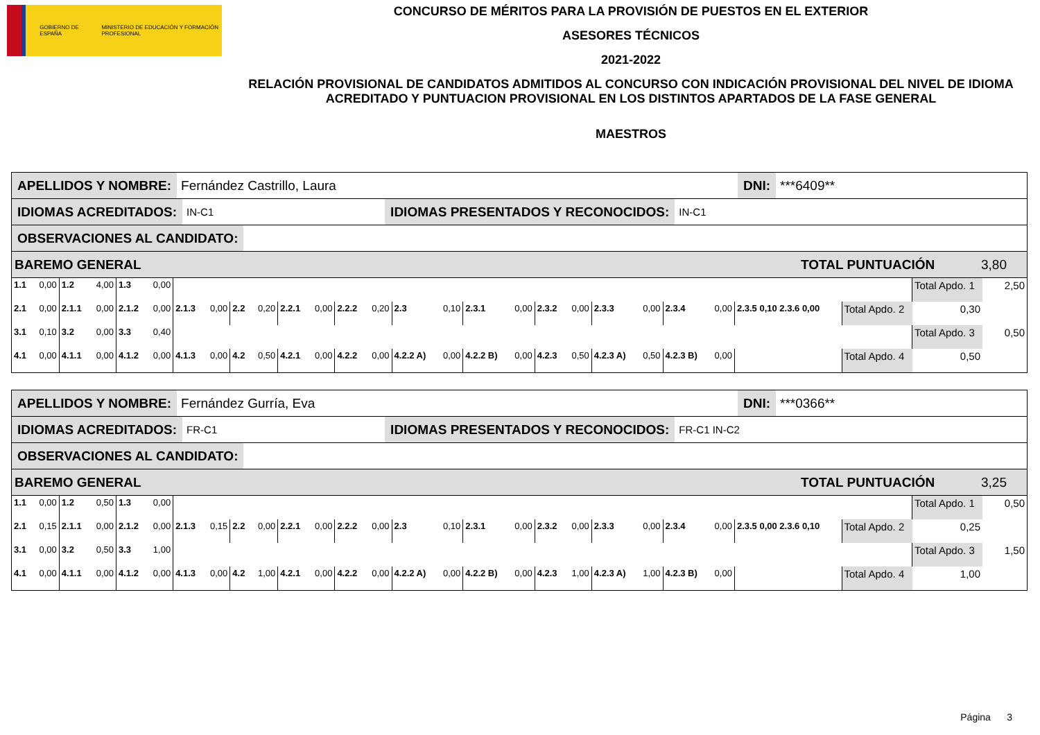GOBIERNO DE ESPAÑA MINISTERIO DE EDUCACIÓN Y FORMACIÓN PROFESIONAL
CONCURSO DE MÉRITOS PARA LA PROVISIÓN DE PUESTOS EN EL EXTERIOR
ASESORES TÉCNICOS
2021-2022
RELACIÓN PROVISIONAL DE CANDIDATOS ADMITIDOS AL CONCURSO CON INDICACIÓN PROVISIONAL DEL NIVEL DE IDIOMA ACREDITADO Y PUNTUACION PROVISIONAL EN LOS DISTINTOS APARTADOS DE LA FASE GENERAL
MAESTROS
APELLIDOS Y NOMBRE: Fernández Castrillo, Laura DNI: ***6409**
IDIOMAS ACREDITADOS: IN-C1 IDIOMAS PRESENTADOS Y RECONOCIDOS: IN-C1
OBSERVACIONES AL CANDIDATO:
BAREMO GENERAL TOTAL PUNTUACIÓN 3,80
| 1.1 | 0,00 | 1.2 | 4,00 | 1.3 | 0,00 | | | | | | | | | | | | | | | | | | | | | Total Apdo. 1 | 2,50 |
| 2.1 | 0,00 | 2.1.1 | 0,00 | 2.1.2 | 0,00 | 2.1.3 | 0,00 | 2.2 | 0,20 | 2.2.1 | 0,00 | 2.2.2 | 0,20 | 2.3 | 0,10 | 2.3.1 | 0,00 | 2.3.2 | 0,00 | 2.3.3 | 0,00 | 2.3.4 | 0,00 | 2.3.5 0,10 2.3.6 0,00 | Total Apdo. 2 | 0,30 | |
| 3.1 | 0,10 | 3.2 | 0,00 | 3.3 | 0,40 | | | | | | | | | | | | | | | | | | | | | Total Apdo. 3 | 0,50 |
| 4.1 | 0,00 | 4.1.1 | 0,00 | 4.1.2 | 0,00 | 4.1.3 | 0,00 | 4.2 | 0,50 | 4.2.1 | 0,00 | 4.2.2 | 0,00 | 4.2.2 A) | 0,00 | 4.2.2 B) | 0,00 | 4.2.3 | 0,50 | 4.2.3 A) | 0,50 | 4.2.3 B) | 0,00 | | Total Apdo. 4 | 0,50 | |
APELLIDOS Y NOMBRE: Fernández Gurría, Eva DNI: ***0366**
IDIOMAS ACREDITADOS: FR-C1 IDIOMAS PRESENTADOS Y RECONOCIDOS: FR-C1 IN-C2
OBSERVACIONES AL CANDIDATO:
BAREMO GENERAL TOTAL PUNTUACIÓN 3,25
| 1.1 | 0,00 | 1.2 | 0,50 | 1.3 | 0,00 | | | | | | | | | | | | | | | | | | | | | Total Apdo. 1 | 0,50 |
| 2.1 | 0,15 | 2.1.1 | 0,00 | 2.1.2 | 0,00 | 2.1.3 | 0,15 | 2.2 | 0,00 | 2.2.1 | 0,00 | 2.2.2 | 0,00 | 2.3 | 0,10 | 2.3.1 | 0,00 | 2.3.2 | 0,00 | 2.3.3 | 0,00 | 2.3.4 | 0,00 | 2.3.5 0,00 2.3.6 0,10 | Total Apdo. 2 | 0,25 | |
| 3.1 | 0,00 | 3.2 | 0,50 | 3.3 | 1,00 | | | | | | | | | | | | | | | | | | | | | Total Apdo. 3 | 1,50 |
| 4.1 | 0,00 | 4.1.1 | 0,00 | 4.1.2 | 0,00 | 4.1.3 | 0,00 | 4.2 | 1,00 | 4.2.1 | 0,00 | 4.2.2 | 0,00 | 4.2.2 A) | 0,00 | 4.2.2 B) | 0,00 | 4.2.3 | 1,00 | 4.2.3 A) | 1,00 | 4.2.3 B) | 0,00 | | Total Apdo. 4 | 1,00 | |
Página 3